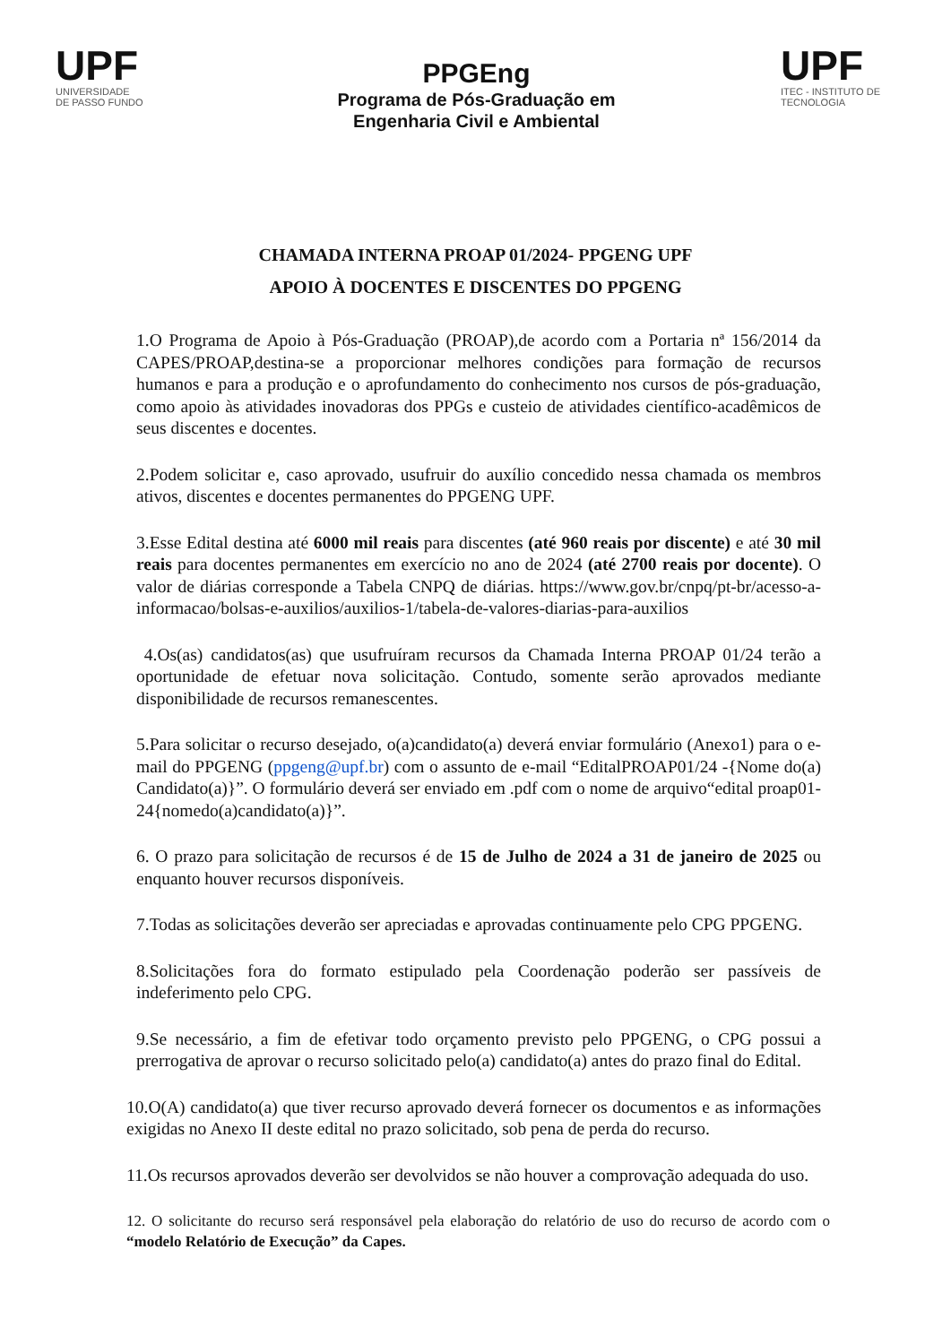UPF
UNIVERSIDADE
DE PASSO FUNDO
PPGEng
Programa de Pós-Graduação em
Engenharia Civil e Ambiental
UPF
ITEC - INSTITUTO DE
TECNOLOGIA
CHAMADA INTERNA PROAP 01/2024- PPGENG UPF
APOIO À DOCENTES E DISCENTES DO PPGENG
1.O Programa de Apoio à Pós-Graduação (PROAP),de acordo com a Portaria nª 156/2014 da CAPES/PROAP,destina-se a proporcionar melhores condições para formação de recursos humanos e para a produção e o aprofundamento do conhecimento nos cursos de pós-graduação, como apoio às atividades inovadoras dos PPGs e custeio de atividades científico-acadêmicos de seus discentes e docentes.
2.Podem solicitar e, caso aprovado, usufruir do auxílio concedido nessa chamada os membros ativos, discentes e docentes permanentes do PPGENG UPF.
3.Esse Edital destina até 6000 mil reais para discentes (até 960 reais por discente) e até 30 mil reais para docentes permanentes em exercício no ano de 2024 (até 2700 reais por docente). O valor de diárias corresponde a Tabela CNPQ de diárias. https://www.gov.br/cnpq/pt-br/acesso-a- informacao/bolsas-e-auxilios/auxilios-1/tabela-de-valores-diarias-para-auxilios
4.Os(as) candidatos(as) que usufruíram recursos da Chamada Interna PROAP 01/24 terão a oportunidade de efetuar nova solicitação. Contudo, somente serão aprovados mediante disponibilidade de recursos remanescentes.
5.Para solicitar o recurso desejado, o(a)candidato(a) deverá enviar formulário (Anexo1) para o e-mail do PPGENG (ppgeng@upf.br) com o assunto de e-mail “EditalPROAP01/24 -{Nome do(a) Candidato(a)}”. O formulário deverá ser enviado em .pdf com o nome de arquivo“edital proap01-24{nomedo(a)candidato(a)}”.
6. O prazo para solicitação de recursos é de 15 de Julho de 2024 a 31 de janeiro de 2025 ou enquanto houver recursos disponíveis.
7.Todas as solicitações deverão ser apreciadas e aprovadas continuamente pelo CPG PPGENG.
8.Solicitações fora do formato estipulado pela Coordenação poderão ser passíveis de indeferimento pelo CPG.
9.Se necessário, a fim de efetivar todo orçamento previsto pelo PPGENG, o CPG possui a prerrogativa de aprovar o recurso solicitado pelo(a) candidato(a) antes do prazo final do Edital.
10.O(A) candidato(a) que tiver recurso aprovado deverá fornecer os documentos e as informações exigidas no Anexo II deste edital no prazo solicitado, sob pena de perda do recurso.
11.Os recursos aprovados deverão ser devolvidos se não houver a comprovação adequada do uso.
12. O solicitante do recurso será responsável pela elaboração do relatório de uso do recurso de acordo com o “modelo Relatório de Execução” da Capes.